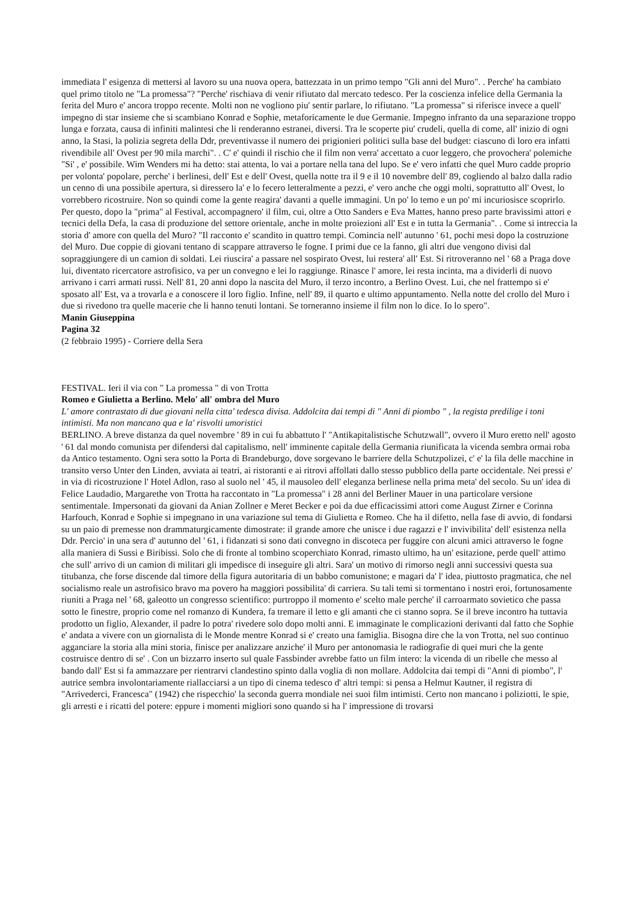immediata l' esigenza di mettersi al lavoro su una nuova opera, battezzata in un primo tempo "Gli anni del Muro". . Perche' ha cambiato quel primo titolo ne "La promessa"? "Perche' rischiava di venir rifiutato dal mercato tedesco. Per la coscienza infelice della Germania la ferita del Muro e' ancora troppo recente. Molti non ne vogliono piu' sentir parlare, lo rifiutano. "La promessa" si riferisce invece a quell' impegno di star insieme che si scambiano Konrad e Sophie, metaforicamente le due Germanie. Impegno infranto da una separazione troppo lunga e forzata, causa di infiniti malintesi che li renderanno estranei, diversi. Tra le scoperte piu' crudeli, quella di come, all' inizio di ogni anno, la Stasi, la polizia segreta della Ddr, preventivasse il numero dei prigionieri politici sulla base del budget: ciascuno di loro era infatti rivendibile all' Ovest per 90 mila marchi". . C' e' quindi il rischio che il film non verra' accettato a cuor leggero, che provochera' polemiche "Si' , e' possibile. Wim Wenders mi ha detto: stai attenta, lo vai a portare nella tana del lupo. Se e' vero infatti che quel Muro cadde proprio per volonta' popolare, perche' i berlinesi, dell' Est e dell' Ovest, quella notte tra il 9 e il 10 novembre dell' 89, cogliendo al balzo dalla radio un cenno di una possibile apertura, si diressero la' e lo fecero letteralmente a pezzi, e' vero anche che oggi molti, soprattutto all' Ovest, lo vorrebbero ricostruire. Non so quindi come la gente reagira' davanti a quelle immagini. Un po' lo temo e un po' mi incuriosisce scoprirlo. Per questo, dopo la "prima" al Festival, accompagnero' il film, cui, oltre a Otto Sanders e Eva Mattes, hanno preso parte bravissimi attori e tecnici della Defa, la casa di produzione del settore orientale, anche in molte proiezioni all' Est e in tutta la Germania". . Come si intreccia la storia d' amore con quella del Muro? "Il racconto e' scandito in quattro tempi. Comincia nell' autunno ' 61, pochi mesi dopo la costruzione del Muro. Due coppie di giovani tentano di scappare attraverso le fogne. I primi due ce la fanno, gli altri due vengono divisi dal sopraggiungere di un camion di soldati. Lei riuscira' a passare nel sospirato Ovest, lui restera' all' Est. Si ritroveranno nel ' 68 a Praga dove lui, diventato ricercatore astrofisico, va per un convegno e lei lo raggiunge. Rinasce l' amore, lei resta incinta, ma a dividerli di nuovo arrivano i carri armati russi. Nell' 81, 20 anni dopo la nascita del Muro, il terzo incontro, a Berlino Ovest. Lui, che nel frattempo si e' sposato all' Est, va a trovarla e a conoscere il loro figlio. Infine, nell' 89, il quarto e ultimo appuntamento. Nella notte del crollo del Muro i due si rivedono tra quelle macerie che li hanno tenuti lontani. Se torneranno insieme il film non lo dice. Io lo spero".
Manin Giuseppina
Pagina 32
(2 febbraio 1995) - Corriere della Sera
FESTIVAL. Ieri il via con " La promessa " di von Trotta
Romeo e Giulietta a Berlino. Melo' all' ombra del Muro
L' amore contrastato di due giovani nella citta' tedesca divisa. Addolcita dai tempi di " Anni di piombo " , la regista predilige i toni intimisti. Ma non mancano qua e la' risvolti umoristici
BERLINO. A breve distanza da quel novembre ' 89 in cui fu abbattuto l' "Antikapitalistische Schutzwall", ovvero il Muro eretto nell' agosto ' 61 dal mondo comunista per difendersi dal capitalismo, nell' imminente capitale della Germania riunificata la vicenda sembra ormai roba da Antico testamento. Ogni sera sotto la Porta di Brandeburgo, dove sorgevano le barriere della Schutzpolizei, c' e' la fila delle macchine in transito verso Unter den Linden, avviata ai teatri, ai ristoranti e ai ritrovi affollati dallo stesso pubblico della parte occidentale. Nei pressi e' in via di ricostruzione l' Hotel Adlon, raso al suolo nel ' 45, il mausoleo dell' eleganza berlinese nella prima meta' del secolo. Su un' idea di Felice Laudadio, Margarethe von Trotta ha raccontato in "La promessa" i 28 anni del Berliner Mauer in una particolare versione sentimentale. Impersonati da giovani da Anian Zollner e Meret Becker e poi da due efficacissimi attori come August Zirner e Corinna Harfouch, Konrad e Sophie si impegnano in una variazione sul tema di Giulietta e Romeo. Che ha il difetto, nella fase di avvio, di fondarsi su un paio di premesse non drammaturgicamente dimostrate: il grande amore che unisce i due ragazzi e l' invivibilita' dell' esistenza nella Ddr. Percio' in una sera d' autunno del ' 61, i fidanzati si sono dati convegno in discoteca per fuggire con alcuni amici attraverso le fogne alla maniera di Sussi e Biribissi. Solo che di fronte al tombino scoperchiato Konrad, rimasto ultimo, ha un' esitazione, perde quell' attimo che sull' arrivo di un camion di militari gli impedisce di inseguire gli altri. Sara' un motivo di rimorso negli anni successivi questa sua titubanza, che forse discende dal timore della figura autoritaria di un babbo comunistone; e magari da' l' idea, piuttosto pragmatica, che nel socialismo reale un astrofisico bravo ma povero ha maggiori possibilita' di carriera. Su tali temi si tormentano i nostri eroi, fortunosamente riuniti a Praga nel ' 68, galeotto un congresso scientifico: purtroppo il momento e' scelto male perche' il carroarmato sovietico che passa sotto le finestre, proprio come nel romanzo di Kundera, fa tremare il letto e gli amanti che ci stanno sopra. Se il breve incontro ha tuttavia prodotto un figlio, Alexander, il padre lo potra' rivedere solo dopo molti anni. E immaginate le complicazioni derivanti dal fatto che Sophie e' andata a vivere con un giornalista di le Monde mentre Konrad si e' creato una famiglia. Bisogna dire che la von Trotta, nel suo continuo agganciare la storia alla mini storia, finisce per analizzare anziche' il Muro per antonomasia le radiografie di quei muri che la gente costruisce dentro di se' . Con un bizzarro inserto sul quale Fassbinder avrebbe fatto un film intero: la vicenda di un ribelle che messo al bando dall' Est si fa ammazzare per rientrarvi clandestino spinto dalla voglia di non mollare. Addolcita dai tempi di "Anni di piombo", l' autrice sembra involontariamente riallacciarsi a un tipo di cinema tedesco d' altri tempi: si pensa a Helmut Kautner, il registra di "Arrivederci, Francesca" (1942) che rispecchio' la seconda guerra mondiale nei suoi film intimisti. Certo non mancano i poliziotti, le spie, gli arresti e i ricatti del potere: eppure i momenti migliori sono quando si ha l' impressione di trovarsi